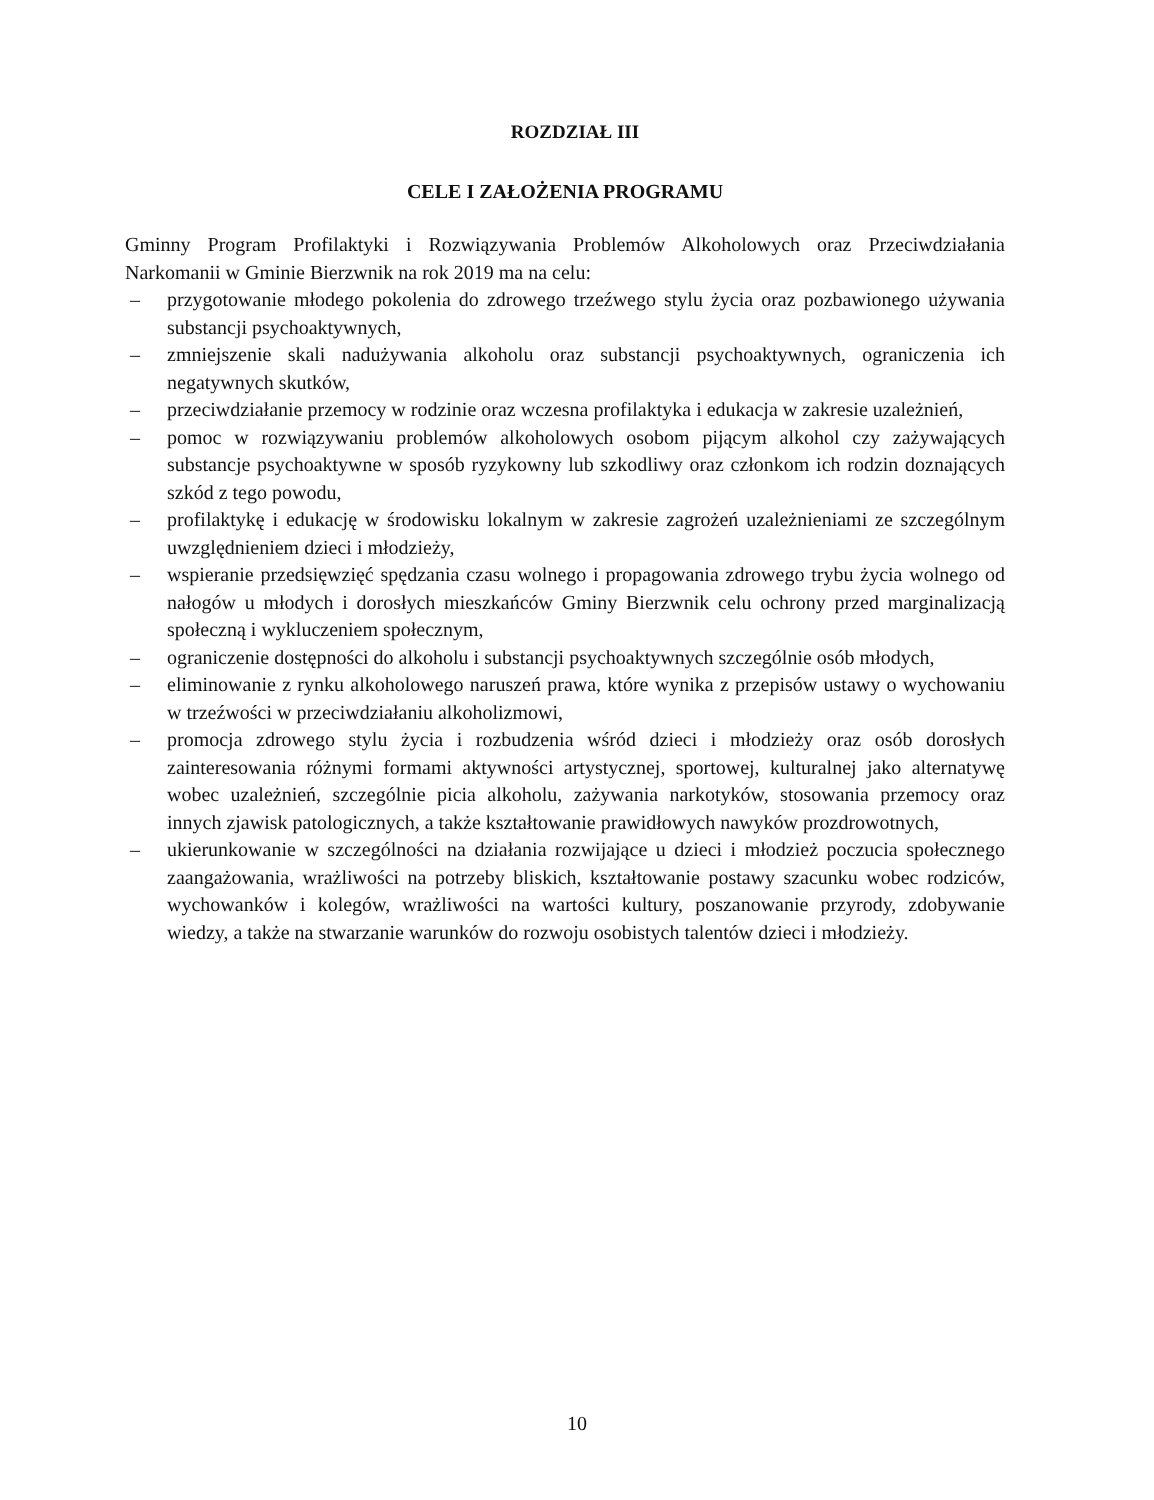ROZDZIAŁ III
CELE I ZAŁOŻENIA PROGRAMU
Gminny Program Profilaktyki i Rozwiązywania Problemów Alkoholowych oraz Przeciwdziałania Narkomanii w Gminie Bierzwnik na rok 2019 ma na celu:
– przygotowanie młodego pokolenia do zdrowego trzeźwego stylu życia oraz pozbawionego używania substancji psychoaktywnych,
– zmniejszenie skali nadużywania alkoholu oraz substancji psychoaktywnych, ograniczenia ich negatywnych skutków,
– przeciwdziałanie przemocy w rodzinie oraz wczesna profilaktyka i edukacja w zakresie uzależnień,
– pomoc w rozwiązywaniu problemów alkoholowych osobom pijącym alkohol czy zażywających substancje psychoaktywne w sposób ryzykowny lub szkodliwy oraz członkom ich rodzin doznających szkód z tego powodu,
– profilaktykę i edukację w środowisku lokalnym w zakresie zagrożeń uzależnieniami ze szczególnym uwzględnieniem dzieci i młodzieży,
– wspieranie przedsięwzięć spędzania czasu wolnego i propagowania zdrowego trybu życia wolnego od nałogów u młodych i dorosłych mieszkańców Gminy Bierzwnik celu ochrony przed marginalizacją społeczną i wykluczeniem społecznym,
– ograniczenie dostępności do alkoholu i substancji psychoaktywnych szczególnie osób młodych,
– eliminowanie z rynku alkoholowego naruszeń prawa, które wynika z przepisów ustawy o wychowaniu w trzeźwości w przeciwdziałaniu alkoholizmowi,
– promocja zdrowego stylu życia i rozbudzenia wśród dzieci i młodzieży oraz osób dorosłych zainteresowania różnymi formami aktywności artystycznej, sportowej, kulturalnej jako alternatywę wobec uzależnień, szczególnie picia alkoholu, zażywania narkotyków, stosowania przemocy oraz innych zjawisk patologicznych, a także kształtowanie prawidłowych nawyków prozdrowotnych,
– ukierunkowanie w szczególności na działania rozwijające u dzieci i młodzież poczucia społecznego zaangażowania, wrażliwości na potrzeby bliskich, kształtowanie postawy szacunku wobec rodziców, wychowanków i kolegów, wrażliwości na wartości kultury, poszanowanie przyrody, zdobywanie wiedzy, a także na stwarzanie warunków do rozwoju osobistych talentów dzieci i młodzieży.
10